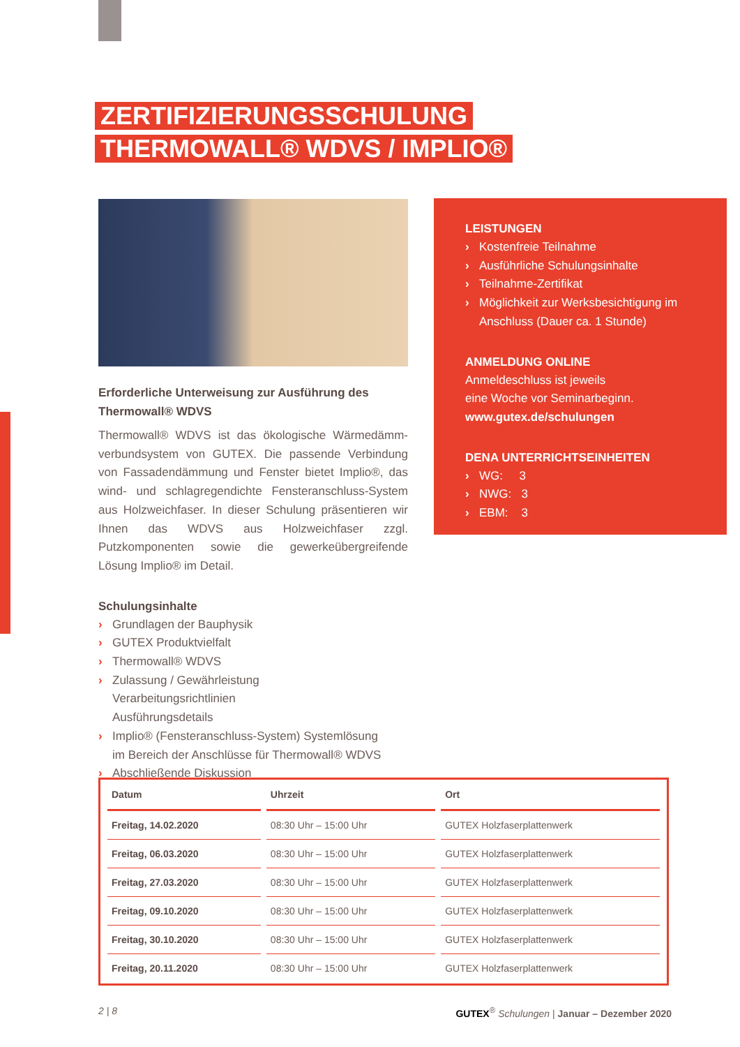ZERTIFIZIERUNGSSCHULUNG
THERMOWALL® WDVS / IMPLIO®
Erforderliche Unterweisung zur Ausführung des Thermowall® WDVS
Thermowall® WDVS ist das ökologische Wärmedämm­verbundsystem von GUTEX. Die passende Verbindung von Fassadendämmung und Fenster bietet Implio®, das wind- und schlagregendichte Fensteranschluss-System aus Holz­weichfaser. In dieser Schulung präsentieren wir Ihnen das WDVS aus Holzweichfaser zzgl. Putzkomponenten sowie die gewerkeübergreifende Lösung Implio® im Detail.
Schulungsinhalte
› Grundlagen der Bauphysik
› GUTEX Produktvielfalt
› Thermowall® WDVS
› Zulassung / Gewährleistung
Verarbeitungsrichtlinien
Ausführungsdetails
› Implio® (Fensteranschluss-System) Systemlösung
im Bereich der Anschlüsse für Thermowall® WDVS
› Abschließende Diskussion
LEISTUNGEN
› Kostenfreie Teilnahme
› Ausführliche Schulungsinhalte
› Teilnahme-Zertifikat
› Möglichkeit zur Werksbesichtigung im Anschluss (Dauer ca. 1 Stunde)
ANMELDUNG ONLINE
Anmeldeschluss ist jeweils
eine Woche vor Seminarbeginn.
www.gutex.de/schulungen
DENA UNTERRICHTSEINHEITEN
› WG: 3
› NWG: 3
› EBM: 3
| Datum | Uhrzeit | Ort |
| --- | --- | --- |
| Freitag, 14.02.2020 | 08:30 Uhr – 15:00 Uhr | GUTEX Holzfaserplattenwerk |
| Freitag, 06.03.2020 | 08:30 Uhr – 15:00 Uhr | GUTEX Holzfaserplattenwerk |
| Freitag, 27.03.2020 | 08:30 Uhr – 15:00 Uhr | GUTEX Holzfaserplattenwerk |
| Freitag, 09.10.2020 | 08:30 Uhr – 15:00 Uhr | GUTEX Holzfaserplattenwerk |
| Freitag, 30.10.2020 | 08:30 Uhr – 15:00 Uhr | GUTEX Holzfaserplattenwerk |
| Freitag, 20.11.2020 | 08:30 Uhr – 15:00 Uhr | GUTEX Holzfaserplattenwerk |
2 | 8 GUTEX<sup>®</sup> Schulungen | Januar – Dezember 2020